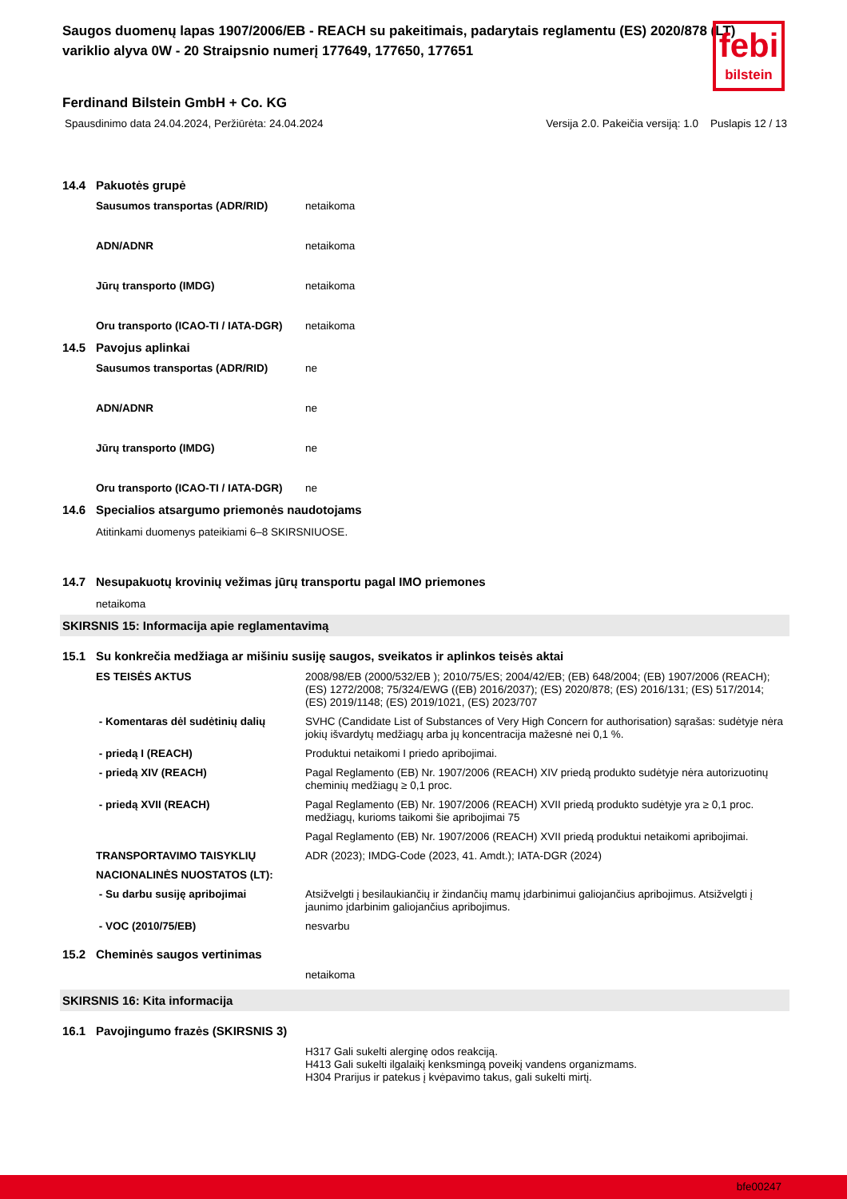febi
bilstein
Saugos duomenų lapas 1907/2006/EB - REACH su pakeitimais, padarytais reglamentu (ES) 2020/878 (LT)
variklio alyva 0W - 20 Straipsnio numerį 177649, 177650, 177651
Ferdinand Bilstein GmbH + Co. KG
Spausdinimo data 24.04.2024, Peržiūrėta: 24.04.2024 Versija 2.0. Pakeičia versiją: 1.0 Puslapis 12 / 13
14.4 Pakuotės grupė
| Sausumos transportas (ADR/RID) | netaikoma |
| ADN/ADNR | netaikoma |
| Jūrų transporto (IMDG) | netaikoma |
| Oru transporto (ICAO-TI / IATA-DGR) | netaikoma |
14.5 Pavojus aplinkai
| Sausumos transportas (ADR/RID) | ne |
| ADN/ADNR | ne |
| Jūrų transporto (IMDG) | ne |
| Oru transporto (ICAO-TI / IATA-DGR) | ne |
14.6 Specialios atsargumo priemonės naudotojams
Atitinkami duomenys pateikiami 6–8 SKIRSNIUOSE.
14.7 Nesupakuotų krovinių vežimas jūrų transportu pagal IMO priemones
netaikoma
SKIRSNIS 15: Informacija apie reglamentavimą
15.1 Su konkrečia medžiaga ar mišiniu susiję saugos, sveikatos ir aplinkos teisės aktai
| ES TEISĖS AKTUS | 2008/98/EB (2000/532/EB ); 2010/75/ES; 2004/42/EB; (EB) 648/2004; (EB) 1907/2006 (REACH); (ES) 1272/2008; 75/324/EWG ((EB) 2016/2037); (ES) 2020/878; (ES) 2016/131; (ES) 517/2014; (ES) 2019/1148; (ES) 2019/1021, (ES) 2023/707 |
| - Komentaras dėl sudėtinių dalių | SVHC (Candidate List of Substances of Very High Concern for authorisation) sąrašas: sudėtyje nėra jokių išvardytų medžiagų arba jų koncentracija mažesnė nei 0,1 %. |
| - priedą I (REACH) | Produktui netaikomi I priedo apribojimai. |
| - priedą XIV (REACH) | Pagal Reglamento (EB) Nr. 1907/2006 (REACH) XIV priedą produkto sudėtyje nėra autorizuotinų cheminių medžiagų ≥ 0,1 proc. |
| - priedą XVII (REACH) | Pagal Reglamento (EB) Nr. 1907/2006 (REACH) XVII priedą produkto sudėtyje yra ≥ 0,1 proc. medžiagų, kurioms taikomi šie apribojimai 75 |
| | Pagal Reglamento (EB) Nr. 1907/2006 (REACH) XVII priedą produktui netaikomi apribojimai. |
| TRANSPORTAVIMO TAISYKLIŲ | ADR (2023); IMDG-Code (2023, 41. Amdt.); IATA-DGR (2024) |
| NACIONALINĖS NUOSTATOS (LT): | |
| - Su darbu susiję apribojimai | Atsižvelgti į besilaukiančių ir žindančių mamų įdarbinimui galiojančius apribojimus. Atsižvelgti į jaunimo įdarbinim galiojančius apribojimus. |
| - VOC (2010/75/EB) | nesvarbu |
15.2 Cheminės saugos vertinimas
| | netaikoma |
SKIRSNIS 16: Kita informacija
16.1 Pavojingumo frazės (SKIRSNIS 3)
| | H317 Gali sukelti alerginę odos reakciją. H413 Gali sukelti ilgalaikį kenksmingą poveikį vandens organizmams. H304 Prarijus ir patekus į kvėpavimo takus, gali sukelti mirtį. |
bfe00247